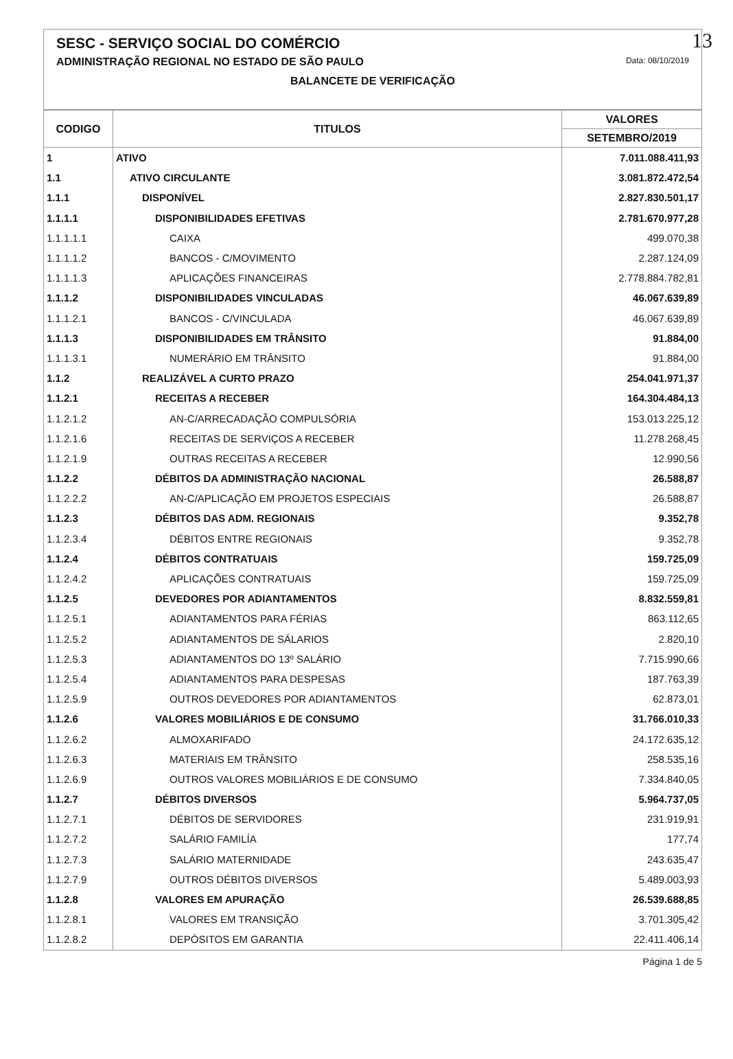13
SESC - SERVIÇO SOCIAL DO COMÉRCIO
ADMINISTRAÇÃO REGIONAL NO ESTADO DE SÃO PAULO Data: 08/10/2019
BALANCETE DE VERIFICAÇÃO
| CODIGO | TITULOS | VALORES |
| --- | --- | --- |
| | | SETEMBRO/2019 |
| 1 | ATIVO | 7.011.088.411,93 |
| 1.1 | ATIVO CIRCULANTE | 3.081.872.472,54 |
| 1.1.1 | DISPONÍVEL | 2.827.830.501,17 |
| 1.1.1.1 | DISPONIBILIDADES EFETIVAS | 2.781.670.977,28 |
| 1.1.1.1.1 | CAIXA | 499.070,38 |
| 1.1.1.1.2 | BANCOS - C/MOVIMENTO | 2.287.124,09 |
| 1.1.1.1.3 | APLICAÇÕES FINANCEIRAS | 2.778.884.782,81 |
| 1.1.1.2 | DISPONIBILIDADES VINCULADAS | 46.067.639,89 |
| 1.1.1.2.1 | BANCOS - C/VINCULADA | 46.067.639,89 |
| 1.1.1.3 | DISPONIBILIDADES EM TRÂNSITO | 91.884,00 |
| 1.1.1.3.1 | NUMERÁRIO EM TRÂNSITO | 91.884,00 |
| 1.1.2 | REALIZÁVEL A CURTO PRAZO | 254.041.971,37 |
| 1.1.2.1 | RECEITAS A RECEBER | 164.304.484,13 |
| 1.1.2.1.2 | AN-C/ARRECADAÇÃO COMPULSÓRIA | 153.013.225,12 |
| 1.1.2.1.6 | RECEITAS DE SERVIÇOS A RECEBER | 11.278.268,45 |
| 1.1.2.1.9 | OUTRAS RECEITAS A RECEBER | 12.990,56 |
| 1.1.2.2 | DÉBITOS DA ADMINISTRAÇÃO NACIONAL | 26.588,87 |
| 1.1.2.2.2 | AN-C/APLICAÇÃO EM PROJETOS ESPECIAIS | 26.588,87 |
| 1.1.2.3 | DÉBITOS DAS ADM. REGIONAIS | 9.352,78 |
| 1.1.2.3.4 | DÉBITOS ENTRE REGIONAIS | 9.352,78 |
| 1.1.2.4 | DÉBITOS CONTRATUAIS | 159.725,09 |
| 1.1.2.4.2 | APLICAÇÕES CONTRATUAIS | 159.725,09 |
| 1.1.2.5 | DEVEDORES POR ADIANTAMENTOS | 8.832.559,81 |
| 1.1.2.5.1 | ADIANTAMENTOS PARA FÉRIAS | 863.112,65 |
| 1.1.2.5.2 | ADIANTAMENTOS DE SÁLARIOS | 2.820,10 |
| 1.1.2.5.3 | ADIANTAMENTOS DO 13º SALÁRIO | 7.715.990,66 |
| 1.1.2.5.4 | ADIANTAMENTOS PARA DESPESAS | 187.763,39 |
| 1.1.2.5.9 | OUTROS DEVEDORES POR ADIANTAMENTOS | 62.873,01 |
| 1.1.2.6 | VALORES MOBILIÁRIOS E DE CONSUMO | 31.766.010,33 |
| 1.1.2.6.2 | ALMOXARIFADO | 24.172.635,12 |
| 1.1.2.6.3 | MATERIAIS EM TRÂNSITO | 258.535,16 |
| 1.1.2.6.9 | OUTROS VALORES MOBILIÁRIOS E DE CONSUMO | 7.334.840,05 |
| 1.1.2.7 | DÉBITOS DIVERSOS | 5.964.737,05 |
| 1.1.2.7.1 | DÉBITOS DE SERVIDORES | 231.919,91 |
| 1.1.2.7.2 | SALÁRIO FAMILÍA | 177,74 |
| 1.1.2.7.3 | SALÁRIO MATERNIDADE | 243.635,47 |
| 1.1.2.7.9 | OUTROS DÉBITOS DIVERSOS | 5.489.003,93 |
| 1.1.2.8 | VALORES EM APURAÇÃO | 26.539.688,85 |
| 1.1.2.8.1 | VALORES EM TRANSIÇÃO | 3.701.305,42 |
| 1.1.2.8.2 | DEPÓSITOS EM GARANTIA | 22.411.406,14 |
Página 1 de 5